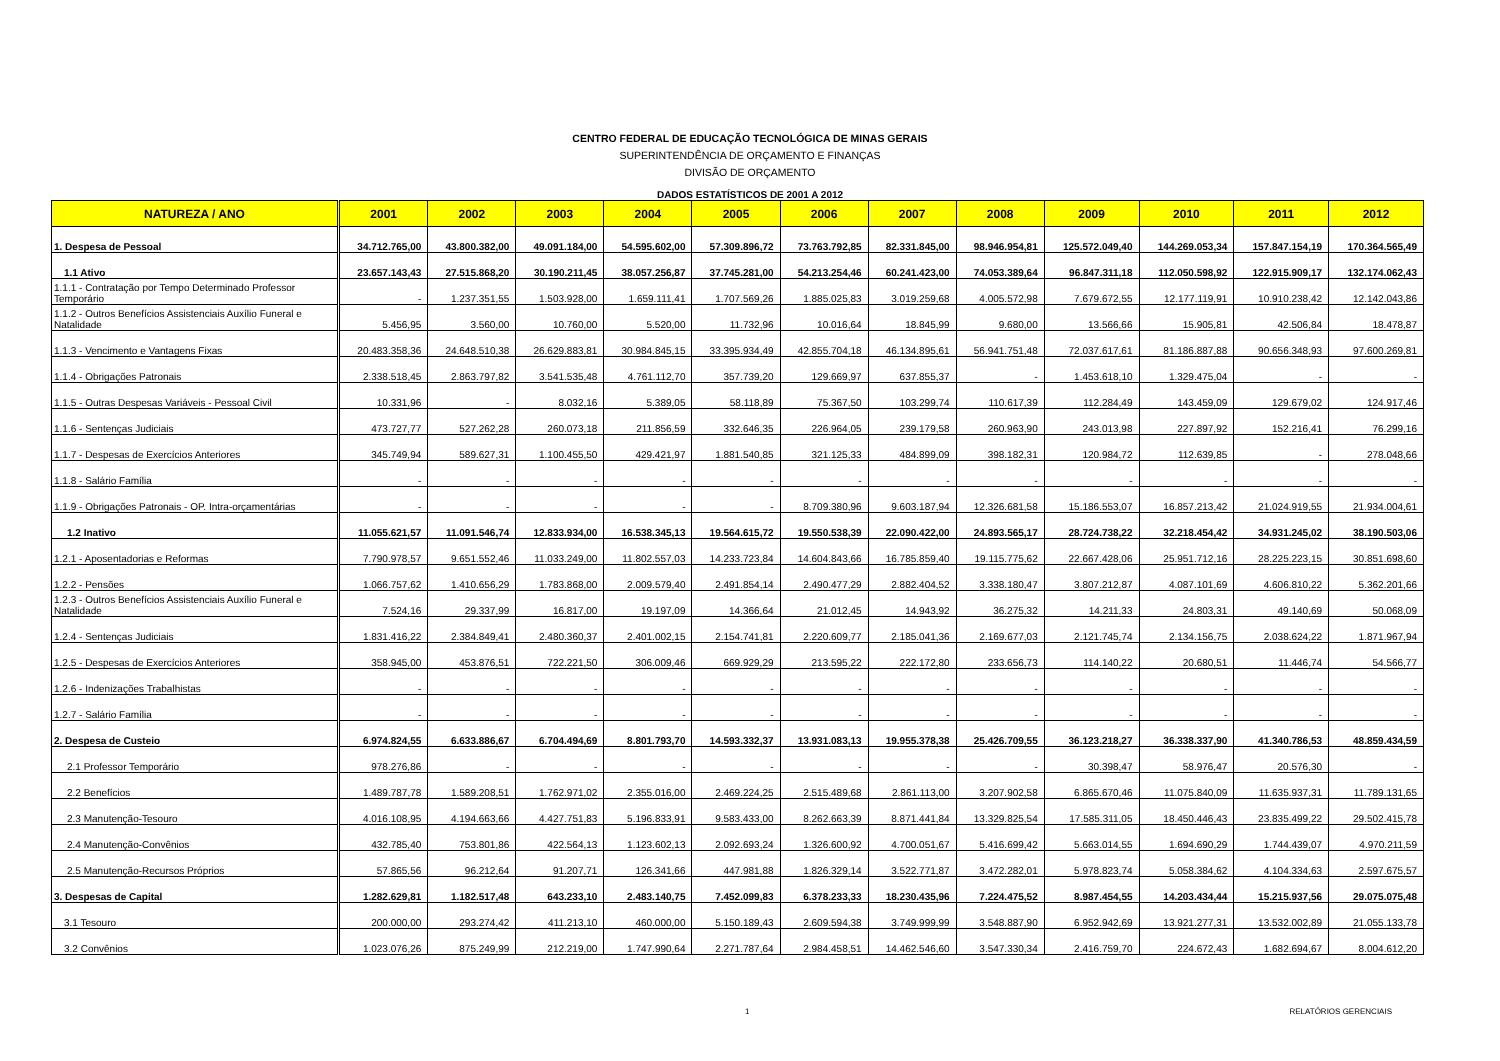CENTRO FEDERAL DE EDUCAÇÃO TECNOLÓGICA DE MINAS GERAIS
SUPERINTENDÊNCIA DE ORÇAMENTO E FINANÇAS
DIVISÃO DE ORÇAMENTO
DADOS ESTATÍSTICOS DE 2001 A 2012
| NATUREZA / ANO | 2001 | 2002 | 2003 | 2004 | 2005 | 2006 | 2007 | 2008 | 2009 | 2010 | 2011 | 2012 |
| --- | --- | --- | --- | --- | --- | --- | --- | --- | --- | --- | --- | --- |
| 1. Despesa de Pessoal | 34.712.765,00 | 43.800.382,00 | 49.091.184,00 | 54.595.602,00 | 57.309.896,72 | 73.763.792,85 | 82.331.845,00 | 98.946.954,81 | 125.572.049,40 | 144.269.053,34 | 157.847.154,19 | 170.364.565,49 |
| 1.1 Ativo | 23.657.143,43 | 27.515.868,20 | 30.190.211,45 | 38.057.256,87 | 37.745.281,00 | 54.213.254,46 | 60.241.423,00 | 74.053.389,64 | 96.847.311,18 | 112.050.598,92 | 122.915.909,17 | 132.174.062,43 |
| 1.1.1 - Contratação por Tempo Determinado Professor Temporário | - | 1.237.351,55 | 1.503.928,00 | 1.659.111,41 | 1.707.569,26 | 1.885.025,83 | 3.019.259,68 | 4.005.572,98 | 7.679.672,55 | 12.177.119,91 | 10.910.238,42 | 12.142.043,86 |
| 1.1.2 - Outros Benefícios Assistenciais Auxílio Funeral e Natalidade | 5.456,95 | 3.560,00 | 10.760,00 | 5.520,00 | 11.732,96 | 10.016,64 | 18.845,99 | 9.680,00 | 13.566,66 | 15.905,81 | 42.506,84 | 18.478,87 |
| 1.1.3 - Vencimento e Vantagens Fixas | 20.483.358,36 | 24.648.510,38 | 26.629.883,81 | 30.984.845,15 | 33.395.934,49 | 42.855.704,18 | 46.134.895,61 | 56.941.751,48 | 72.037.617,61 | 81.186.887,88 | 90.656.348,93 | 97.600.269,81 |
| 1.1.4 - Obrigações Patronais | 2.338.518,45 | 2.863.797,82 | 3.541.535,48 | 4.761.112,70 | 357.739,20 | 129.669,97 | 637.855,37 | - | 1.453.618,10 | 1.329.475,04 | - | - |
| 1.1.5 - Outras Despesas Variáveis - Pessoal Civil | 10.331,96 | - | 8.032,16 | 5.389,05 | 58.118,89 | 75.367,50 | 103.299,74 | 110.617,39 | 112.284,49 | 143.459,09 | 129.679,02 | 124.917,46 |
| 1.1.6 - Sentenças Judiciais | 473.727,77 | 527.262,28 | 260.073,18 | 211.856,59 | 332.646,35 | 226.964,05 | 239.179,58 | 260.963,90 | 243.013,98 | 227.897,92 | 152.216,41 | 76.299,16 |
| 1.1.7 - Despesas de Exercícios Anteriores | 345.749,94 | 589.627,31 | 1.100.455,50 | 429.421,97 | 1.881.540,85 | 321.125,33 | 484.899,09 | 398.182,31 | 120.984,72 | 112.639,85 | - | 278.048,66 |
| 1.1.8 - Salário Família | - | - | - | - | - | - | - | - | - | - | - | - |
| 1.1.9 - Obrigações Patronais - OP. Intra-orçamentárias | - | - | - | - | - | 8.709.380,96 | 9.603.187,94 | 12.326.681,58 | 15.186.553,07 | 16.857.213,42 | 21.024.919,55 | 21.934.004,61 |
| 1.2 Inativo | 11.055.621,57 | 11.091.546,74 | 12.833.934,00 | 16.538.345,13 | 19.564.615,72 | 19.550.538,39 | 22.090.422,00 | 24.893.565,17 | 28.724.738,22 | 32.218.454,42 | 34.931.245,02 | 38.190.503,06 |
| 1.2.1 - Aposentadorias e Reformas | 7.790.978,57 | 9.651.552,46 | 11.033.249,00 | 11.802.557,03 | 14.233.723,84 | 14.604.843,66 | 16.785.859,40 | 19.115.775,62 | 22.667.428,06 | 25.951.712,16 | 28.225.223,15 | 30.851.698,60 |
| 1.2.2 - Pensões | 1.066.757,62 | 1.410.656,29 | 1.783.868,00 | 2.009.579,40 | 2.491.854,14 | 2.490.477,29 | 2.882.404,52 | 3.338.180,47 | 3.807.212,87 | 4.087.101,69 | 4.606.810,22 | 5.362.201,66 |
| 1.2.3 - Outros Benefícios Assistenciais Auxílio Funeral e Natalidade | 7.524,16 | 29.337,99 | 16.817,00 | 19.197,09 | 14.366,64 | 21.012,45 | 14.943,92 | 36.275,32 | 14.211,33 | 24.803,31 | 49.140,69 | 50.068,09 |
| 1.2.4 - Sentenças Judiciais | 1.831.416,22 | 2.384.849,41 | 2.480.360,37 | 2.401.002,15 | 2.154.741,81 | 2.220.609,77 | 2.185.041,36 | 2.169.677,03 | 2.121.745,74 | 2.134.156,75 | 2.038.624,22 | 1.871.967,94 |
| 1.2.5 - Despesas de Exercícios Anteriores | 358.945,00 | 453.876,51 | 722.221,50 | 306.009,46 | 669.929,29 | 213.595,22 | 222.172,80 | 233.656,73 | 114.140,22 | 20.680,51 | 11.446,74 | 54.566,77 |
| 1.2.6 - Indenizações Trabalhistas | - | - | - | - | - | - | - | - | - | - | - | - |
| 1.2.7 - Salário Família | - | - | - | - | - | - | - | - | - | - | - | - |
| 2. Despesa de Custeio | 6.974.824,55 | 6.633.886,67 | 6.704.494,69 | 8.801.793,70 | 14.593.332,37 | 13.931.083,13 | 19.955.378,38 | 25.426.709,55 | 36.123.218,27 | 36.338.337,90 | 41.340.786,53 | 48.859.434,59 |
| 2.1 Professor Temporário | 978.276,86 | - | - | - | - | - | - | - | 30.398,47 | 58.976,47 | 20.576,30 | - |
| 2.2 Benefícios | 1.489.787,78 | 1.589.208,51 | 1.762.971,02 | 2.355.016,00 | 2.469.224,25 | 2.515.489,68 | 2.861.113,00 | 3.207.902,58 | 6.865.670,46 | 11.075.840,09 | 11.635.937,31 | 11.789.131,65 |
| 2.3 Manutenção-Tesouro | 4.016.108,95 | 4.194.663,66 | 4.427.751,83 | 5.196.833,91 | 9.583.433,00 | 8.262.663,39 | 8.871.441,84 | 13.329.825,54 | 17.585.311,05 | 18.450.446,43 | 23.835.499,22 | 29.502.415,78 |
| 2.4 Manutenção-Convênios | 432.785,40 | 753.801,86 | 422.564,13 | 1.123.602,13 | 2.092.693,24 | 1.326.600,92 | 4.700.051,67 | 5.416.699,42 | 5.663.014,55 | 1.694.690,29 | 1.744.439,07 | 4.970.211,59 |
| 2.5 Manutenção-Recursos Próprios | 57.865,56 | 96.212,64 | 91.207,71 | 126.341,66 | 447.981,88 | 1.826.329,14 | 3.522.771,87 | 3.472.282,01 | 5.978.823,74 | 5.058.384,62 | 4.104.334,63 | 2.597.675,57 |
| 3. Despesas de Capital | 1.282.629,81 | 1.182.517,48 | 643.233,10 | 2.483.140,75 | 7.452.099,83 | 6.378.233,33 | 18.230.435,96 | 7.224.475,52 | 8.987.454,55 | 14.203.434,44 | 15.215.937,56 | 29.075.075,48 |
| 3.1 Tesouro | 200.000,00 | 293.274,42 | 411.213,10 | 460.000,00 | 5.150.189,43 | 2.609.594,38 | 3.749.999,99 | 3.548.887,90 | 6.952.942,69 | 13.921.277,31 | 13.532.002,89 | 21.055.133,78 |
| 3.2 Convênios | 1.023.076,26 | 875.249,99 | 212.219,00 | 1.747.990,64 | 2.271.787,64 | 2.984.458,51 | 14.462.546,60 | 3.547.330,34 | 2.416.759,70 | 224.672,43 | 1.682.694,67 | 8.004.612,20 |
1 RELATÓRIOS GERENCIAIS